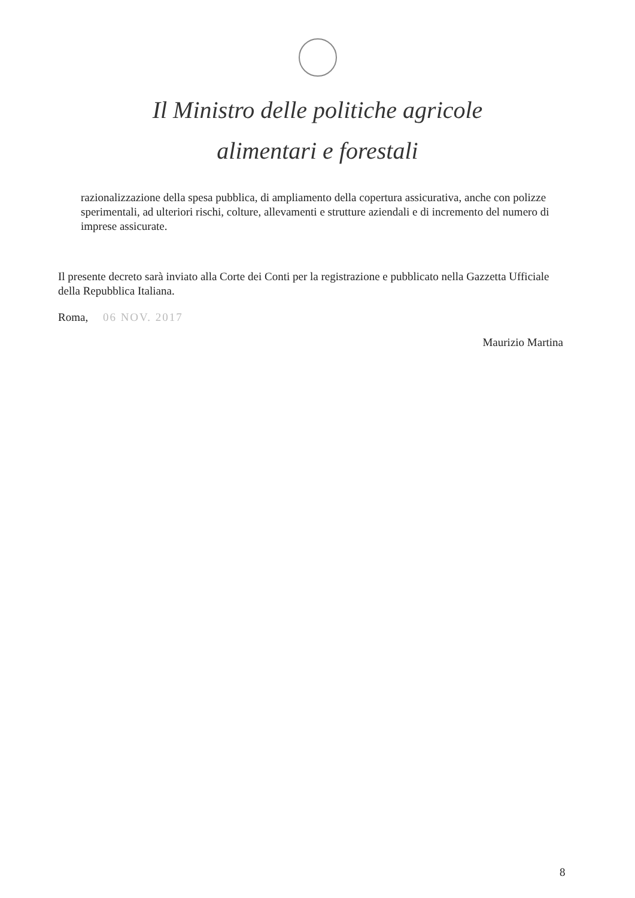Il Ministro delle politiche agricole
alimentari e forestali
razionalizzazione della spesa pubblica, di ampliamento della copertura assicurativa, anche con polizze sperimentali, ad ulteriori rischi, colture, allevamenti e strutture aziendali e di incremento del numero di imprese assicurate.
Il presente decreto sarà inviato alla Corte dei Conti per la registrazione e pubblicato nella Gazzetta Ufficiale della Repubblica Italiana.
Roma, 06 NOV. 2017
Maurizio Martina
8